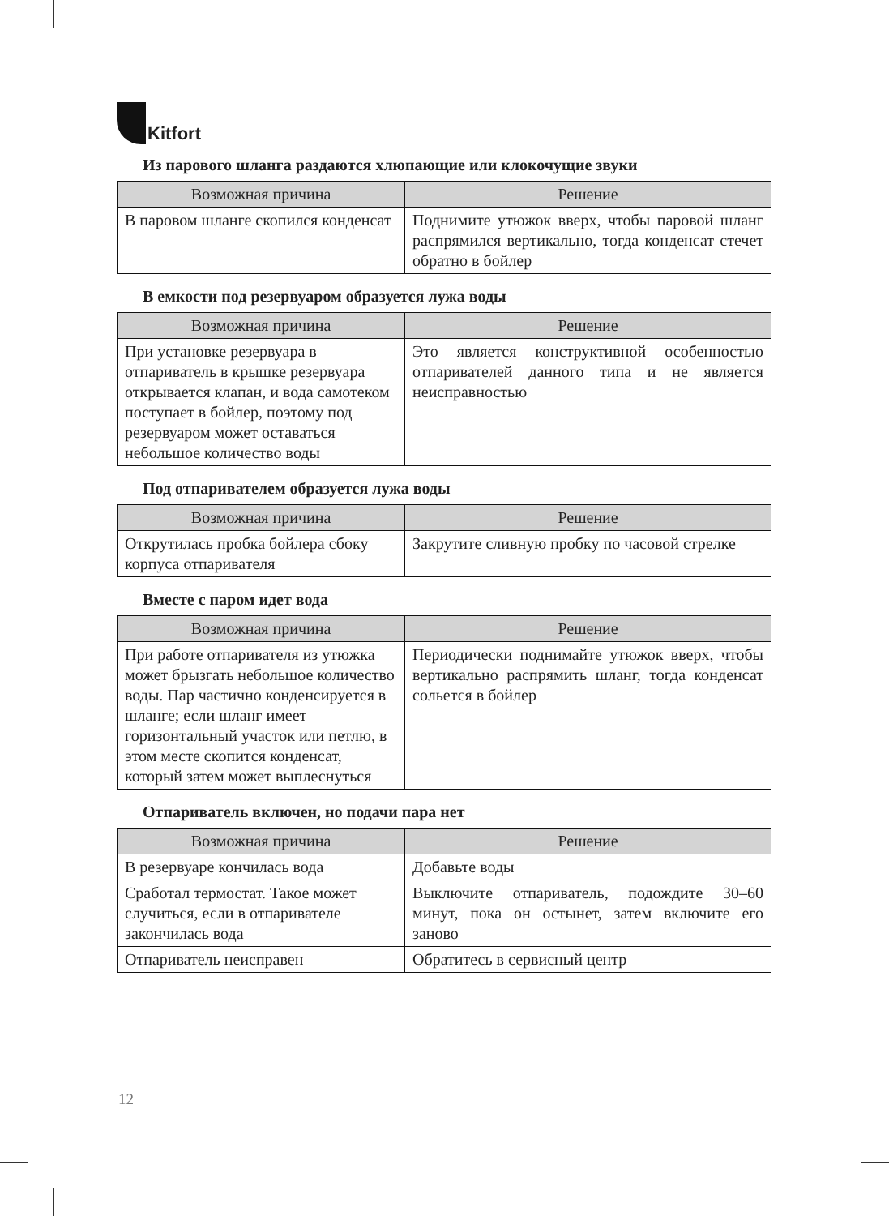Kitfort
Из парового шланга раздаются хлюпающие или клокочущие звуки
| Возможная причина | Решение |
| --- | --- |
| В паровом шланге скопился конденсат | Поднимите утюжок вверх, чтобы паровой шланг распрямился вертикально, тогда конденсат стечет обратно в бойлер |
В емкости под резервуаром образуется лужа воды
| Возможная причина | Решение |
| --- | --- |
| При установке резервуара в отпариватель в крышке резервуара открывается клапан, и вода самотеком поступает в бойлер, поэтому под резервуаром может оставаться небольшое количество воды | Это является конструктивной особенностью отпаривателей данного типа и не является неисправностью |
Под отпаривателем образуется лужа воды
| Возможная причина | Решение |
| --- | --- |
| Открутилась пробка бойлера сбоку корпуса отпаривателя | Закрутите сливную пробку по часовой стрелке |
Вместе с паром идет вода
| Возможная причина | Решение |
| --- | --- |
| При работе отпаривателя из утюжка может брызгать небольшое количество воды. Пар частично конденсируется в шланге; если шланг имеет горизонтальный участок или петлю, в этом месте скопится конденсат, который затем может выплеснуться | Периодически поднимайте утюжок вверх, чтобы вертикально распрямить шланг, тогда конденсат сольется в бойлер |
Отпариватель включен, но подачи пара нет
| Возможная причина | Решение |
| --- | --- |
| В резервуаре кончилась вода | Добавьте воды |
| Сработал термостат. Такое может случиться, если в отпаривателе закончилась вода | Выключите отпариватель, подождите 30–60 минут, пока он остынет, затем включите его заново |
| Отпариватель неисправен | Обратитесь в сервисный центр |
12